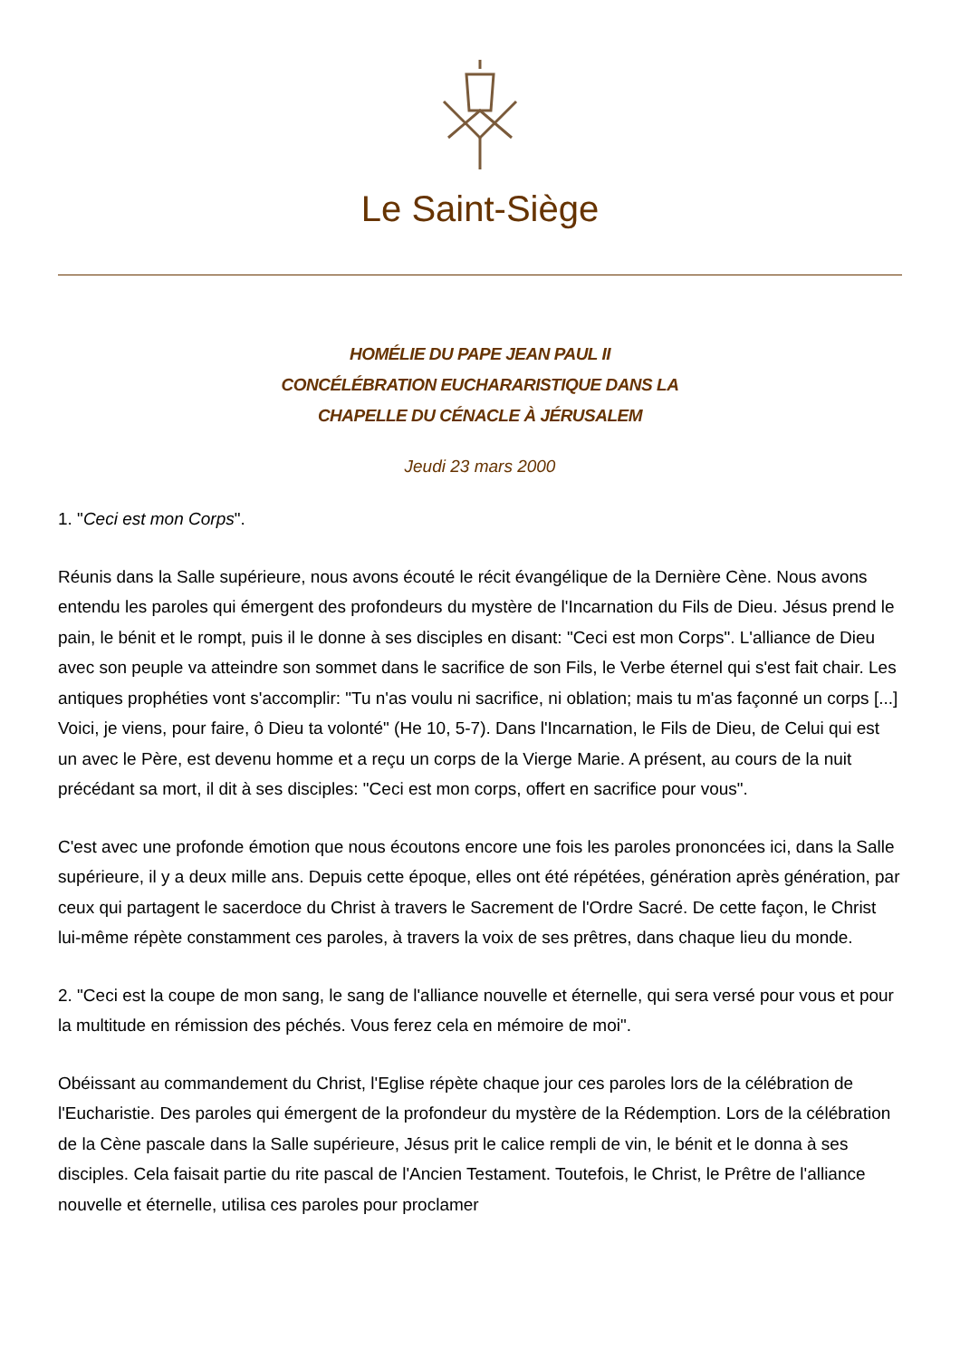Le Saint-Siège
HOMÉLIE DU PAPE JEAN PAUL II
CONCÉLÉBRATION EUCHARARISTIQUE DANS LA
CHAPELLE DU CÉNACLE À JÉRUSALEM
Jeudi 23 mars 2000
1. "Ceci est mon Corps".
Réunis dans la Salle supérieure, nous avons écouté le récit évangélique de la Dernière Cène. Nous avons entendu les paroles qui émergent des profondeurs du mystère de l'Incarnation du Fils de Dieu. Jésus prend le pain, le bénit et le rompt, puis il le donne à ses disciples en disant: "Ceci est mon Corps". L'alliance de Dieu avec son peuple va atteindre son sommet dans le sacrifice de son Fils, le Verbe éternel qui s'est fait chair. Les antiques prophéties vont s'accomplir: "Tu n'as voulu ni sacrifice, ni oblation; mais tu m'as façonné un corps [...] Voici, je viens, pour faire, ô Dieu ta volonté" (He 10, 5-7). Dans l'Incarnation, le Fils de Dieu, de Celui qui est un avec le Père, est devenu homme et a reçu un corps de la Vierge Marie. A présent, au cours de la nuit précédant sa mort, il dit à ses disciples: "Ceci est mon corps, offert en sacrifice pour vous".
C'est avec une profonde émotion que nous écoutons encore une fois les paroles prononcées ici, dans la Salle supérieure, il y a deux mille ans. Depuis cette époque, elles ont été répétées, génération après génération, par ceux qui partagent le sacerdoce du Christ à travers le Sacrement de l'Ordre Sacré. De cette façon, le Christ lui-même répète constamment ces paroles, à travers la voix de ses prêtres, dans chaque lieu du monde.
2. "Ceci est la coupe de mon sang, le sang de l'alliance nouvelle et éternelle, qui sera versé pour vous et pour la multitude en rémission des péchés. Vous ferez cela en mémoire de moi".
Obéissant au commandement du Christ, l'Eglise répète chaque jour ces paroles lors de la célébration de l'Eucharistie. Des paroles qui émergent de la profondeur du mystère de la Rédemption. Lors de la célébration de la Cène pascale dans la Salle supérieure, Jésus prit le calice rempli de vin, le bénit et le donna à ses disciples. Cela faisait partie du rite pascal de l'Ancien Testament. Toutefois, le Christ, le Prêtre de l'alliance nouvelle et éternelle, utilisa ces paroles pour proclamer